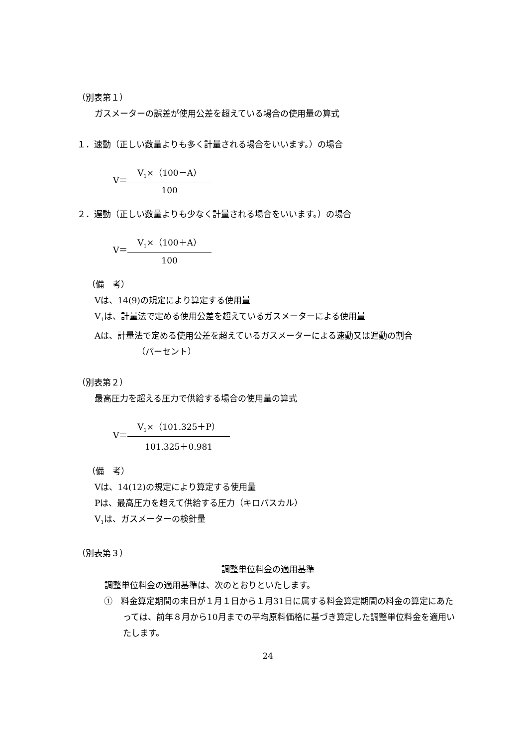（別表第１）
ガスメーターの誤差が使用公差を超えている場合の使用量の算式
１．速動（正しい数量よりも多く計量される場合をいいます。）の場合
V＝
V<sub>1</sub>×（100－A）
100
２．遅動（正しい数量よりも少なく計量される場合をいいます。）の場合
V＝
V<sub>1</sub>×（100＋A）
100
（備　考）
Vは、14(9)の規定により算定する使用量
V<sub>1</sub>は、計量法で定める使用公差を超えているガスメーターによる使用量
Aは、計量法で定める使用公差を超えているガスメーターによる速動又は遅動の割合
（パーセント）
（別表第２）
最高圧力を超える圧力で供給する場合の使用量の算式
V＝
V<sub>1</sub>×（101.325＋P）
101.325＋0.981
（備　考）
Vは、14(12)の規定により算定する使用量
Pは、最高圧力を超えて供給する圧力（キロパスカル）
V<sub>1</sub>は、ガスメーターの検針量
（別表第３）
調整単位料金の適用基準
調整単位料金の適用基準は、次のとおりといたします。
①　料金算定期間の末日が１月１日から１月31日に属する料金算定期間の料金の算定にあたっては、前年８月から10月までの平均原料価格に基づき算定した調整単位料金を適用いたします。
24